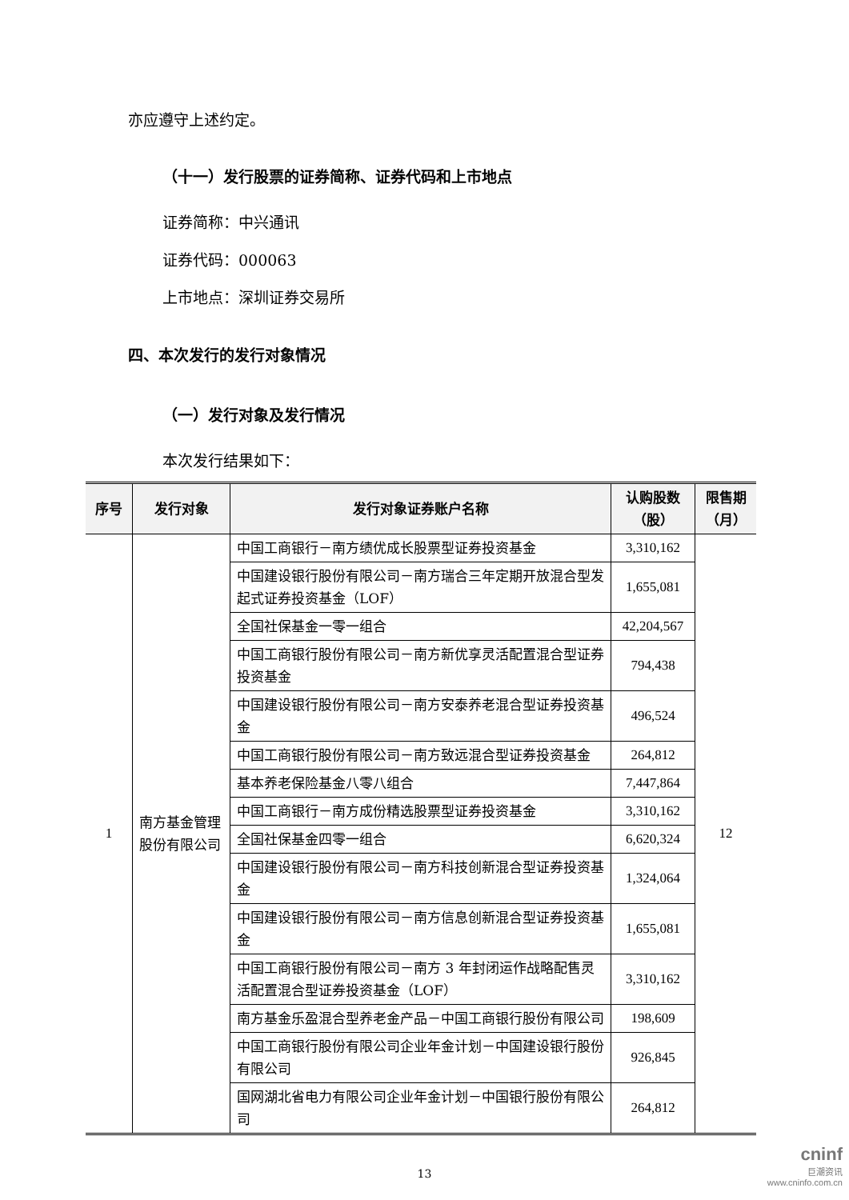亦应遵守上述约定。
（十一）发行股票的证券简称、证券代码和上市地点
证券简称：中兴通讯
证券代码：000063
上市地点：深圳证券交易所
四、本次发行的发行对象情况
（一）发行对象及发行情况
本次发行结果如下：
| 序号 | 发行对象 | 发行对象证券账户名称 | 认购股数（股） | 限售期（月） |
| --- | --- | --- | --- | --- |
| 1 | 南方基金管理股份有限公司 | 中国工商银行－南方绩优成长股票型证券投资基金 | 3,310,162 | 12 |
| | | 中国建设银行股份有限公司－南方瑞合三年定期开放混合型发起式证券投资基金（LOF） | 1,655,081 | |
| | | 全国社保基金一零一组合 | 42,204,567 | |
| | | 中国工商银行股份有限公司－南方新优享灵活配置混合型证券投资基金 | 794,438 | |
| | | 中国建设银行股份有限公司－南方安泰养老混合型证券投资基金 | 496,524 | |
| | | 中国工商银行股份有限公司－南方致远混合型证券投资基金 | 264,812 | |
| | | 基本养老保险基金八零八组合 | 7,447,864 | |
| | | 中国工商银行－南方成份精选股票型证券投资基金 | 3,310,162 | |
| | | 全国社保基金四零一组合 | 6,620,324 | |
| | | 中国建设银行股份有限公司－南方科技创新混合型证券投资基金 | 1,324,064 | |
| | | 中国建设银行股份有限公司－南方信息创新混合型证券投资基金 | 1,655,081 | |
| | | 中国工商银行股份有限公司－南方 3 年封闭运作战略配售灵活配置混合型证券投资基金（LOF） | 3,310,162 | |
| | | 南方基金乐盈混合型养老金产品－中国工商银行股份有限公司 | 198,609 | |
| | | 中国工商银行股份有限公司企业年金计划－中国建设银行股份有限公司 | 926,845 | |
| | | 国网湖北省电力有限公司企业年金计划－中国银行股份有限公司 | 264,812 | |
13
cninf
巨潮资讯
www.cninfo.com.cn